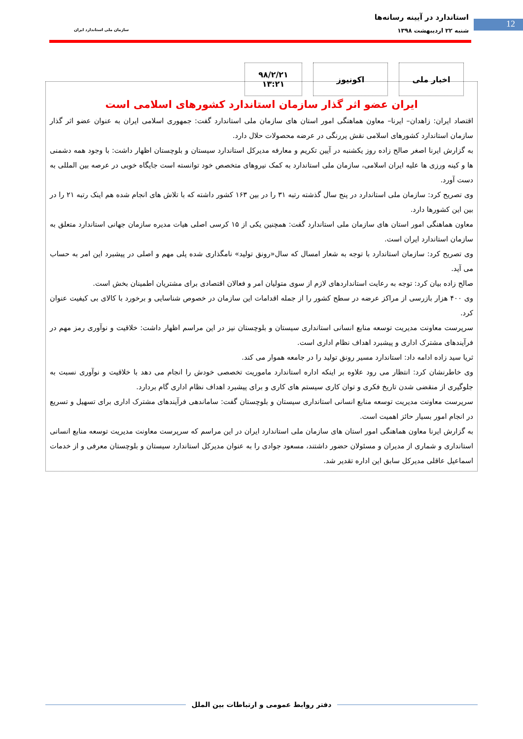12
استاندارد در آیینه رسانه‌ها
شنبه ۲۲ اردیبهشت ۱۳۹۸
سازمان ملی استاندارد ایران
اخبار ملی اکونیوز ۹۸/۲/۲۱
۱۳:۲۱
ایران عضو اثر گذار سازمان استاندارد کشورهای اسلامی است
اقتصاد ایران: زاهدان– ایرنا– معاون هماهنگی امور استان های سازمان ملی استاندارد گفت: جمهوری اسلامی ایران به عنوان عضو اثر گذار سازمان استاندارد کشورهای اسلامی نقش پررنگی در عرضه محصولات حلال دارد.
به گزارش ایرنا اصغر صالح زاده روز یکشنبه در آیین تکریم و معارفه مدیرکل استاندارد سیستان و بلوچستان اظهار داشت: با وجود همه دشمنی ها و کینه ورزی ها علیه ایران اسلامی، سازمان ملی استاندارد به کمک نیروهای متخصص خود توانسته است جایگاه خوبی در عرصه بین المللی به دست آورد.
وی تصریح کرد: سازمان ملی استاندارد در پنج سال گذشته رتبه ۳۱ را در بین ۱۶۳ کشور داشته که با تلاش های انجام شده هم اینک رتبه ۲۱ را در بین این کشورها دارد.
معاون هماهنگی امور استان های سازمان ملی استاندارد گفت: همچنین یکی از ۱۵ کرسی اصلی هیات مدیره سازمان جهانی استاندارد متعلق به سازمان استاندارد ایران است.
وی تصریح کرد: سازمان استاندارد با توجه به شعار امسال که سال«رونق تولید» نامگذاری شده پلی مهم و اصلی در پیشبرد این امر به حساب می آید.
صالح زاده بیان کرد: توجه به رعایت استانداردهای لازم از سوی متولیان امر و فعالان اقتصادی برای مشتریان اطمینان بخش است.
وی ۴۰۰ هزار بازرسی از مراکز عرضه در سطح کشور را از جمله اقدامات این سازمان در خصوص شناسایی و برخورد با کالای بی کیفیت عنوان کرد.
سرپرست معاونت مدیریت توسعه منابع انسانی استانداری سیستان و بلوچستان نیز در این مراسم اظهار داشت: خلاقیت و نوآوری رمز مهم در فرآیندهای مشترک اداری و پیشبرد اهداف نظام اداری است.
ثریا سید زاده ادامه داد: استاندارد مسیر رونق تولید را در جامعه هموار می کند.
وی خاطرنشان کرد: انتظار می رود علاوه بر اینکه اداره استاندارد ماموریت تخصصی خودش را انجام می دهد با خلاقیت و نوآوری نسبت به جلوگیری از منقضی شدن تاریخ فکری و توان کاری سیستم های کاری و برای پیشبرد اهداف نظام اداری گام بردارد.
سرپرست معاونت مدیریت توسعه منابع انسانی استانداری سیستان و بلوچستان گفت: ساماندهی فرآیندهای مشترک اداری برای تسهیل و تسریع در انجام امور بسیار حائز اهمیت است.
به گزارش ایرنا معاون هماهنگی امور استان های سازمان ملی استاندارد ایران در این مراسم که سرپرست معاونت مدیریت توسعه منابع انسانی استانداری و شماری از مدیران و مسئولان حضور داشتند، مسعود جوادی را به عنوان مدیرکل استاندارد سیستان و بلوچستان معرفی و از خدمات اسماعیل عاقلی مدیرکل سابق این اداره تقدیر شد.
دفتر روابط عمومی و ارتباطات بین الملل